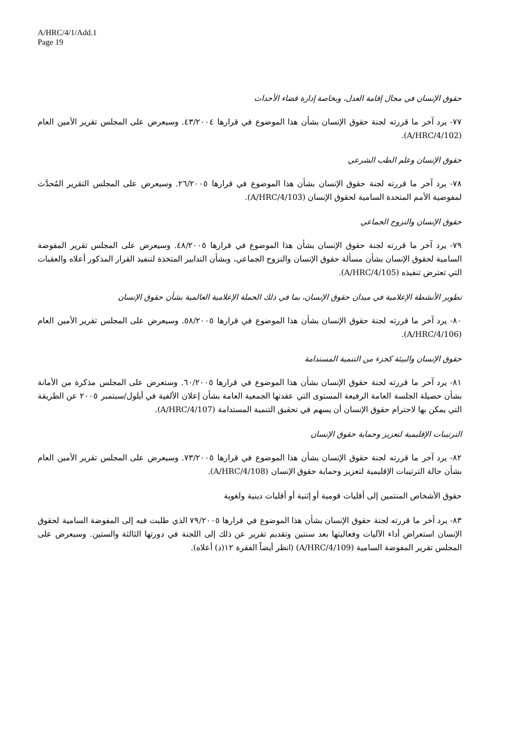A/HRC/4/1/Add.1
Page 19
حقوق الإنسان في مجال إقامة العدل، وبخاصة إدارة قضاء الأحداث
٧٧- يرد آخر ما قررته لجنة حقوق الإنسان بشأن هذا الموضوع في قرارها ٤٣/٢٠٠٤. وسيعرض على المجلس تقرير الأمين العام (A/HRC/4/102).
حقوق الإنسان وعلم الطب الشرعي
٧٨- يرد آخر ما قررته لجنة حقوق الإنسان بشأن هذا الموضوع في قرارها ٢٦/٢٠٠٥. وسيعرض على المجلس التقرير المُحدَّث لمفوضية الأمم المتحدة السامية لحقوق الإنسان (A/HRC/4/103).
حقوق الإنسان والنزوح الجماعي
٧٩- يرد آخر ما قررته لجنة حقوق الإنسان بشأن هذا الموضوع في قرارها ٤٨/٢٠٠٥. وسيعرض على المجلس تقرير المفوضة السامية لحقوق الإنسان بشأن مسألة حقوق الإنسان والنزوح الجماعي، وبشأن التدابير المتخذة لتنفيذ القرار المذكور أعلاه والعقبات التي تعترض تنفيذه (A/HRC/4/105).
تطوير الأنشطة الإعلامية في ميدان حقوق الإنسان، بما في ذلك الحملة الإعلامية العالمية بشأن حقوق الإنسان
٨٠- يرد آخر ما قررته لجنة حقوق الإنسان بشأن هذا الموضوع في قرارها ٥٨/٢٠٠٥. وسيعرض على المجلس تقرير الأمين العام (A/HRC/4/106).
حقوق الإنسان والبيئة كجزء من التنمية المستدامة
٨١- يرد آخر ما قررته لجنة حقوق الإنسان بشأن هذا الموضوع في قرارها ٦٠/٢٠٠٥. وستعرض على المجلس مذكرة من الأمانة بشأن حصيلة الجلسة العامة الرفيعة المستوى التي عقدتها الجمعية العامة بشأن إعلان الألفية في أيلول/سبتمبر ٢٠٠٥ عن الطريقة التي يمكن بها لاحترام حقوق الإنسان أن يسهم في تحقيق التنمية المستدامة (A/HRC/4/107).
الترتيبات الإقليمية لتعزيز وحماية حقوق الإنسان
٨٢- يرد آخر ما قررته لجنة حقوق الإنسان بشأن هذا الموضوع في قرارها ٧٣/٢٠٠٥. وسيعرض على المجلس تقرير الأمين العام بشأن حالة الترتيبات الإقليمية لتعزيز وحماية حقوق الإنسان (A/HRC/4/108).
حقوق الأشخاص المنتمين إلى أقليات قومية أو إثنية أو أقليات دينية ولغوية
٨٣- يرد آخر ما قررته لجنة حقوق الإنسان بشأن هذا الموضوع في قرارها ٧٩/٢٠٠٥ الذي طلبت فيه إلى المفوضة السامية لحقوق الإنسان استعراض أداء الآليات وفعاليتها بعد سنتين وتقديم تقرير عن ذلك إلى اللجنة في دورتها الثالثة والستين. وسيعرض على المجلس تقرير المفوضة السامية (A/HRC/4/109) (انظر أيضاً الفقرة ١٢(د) أعلاه).